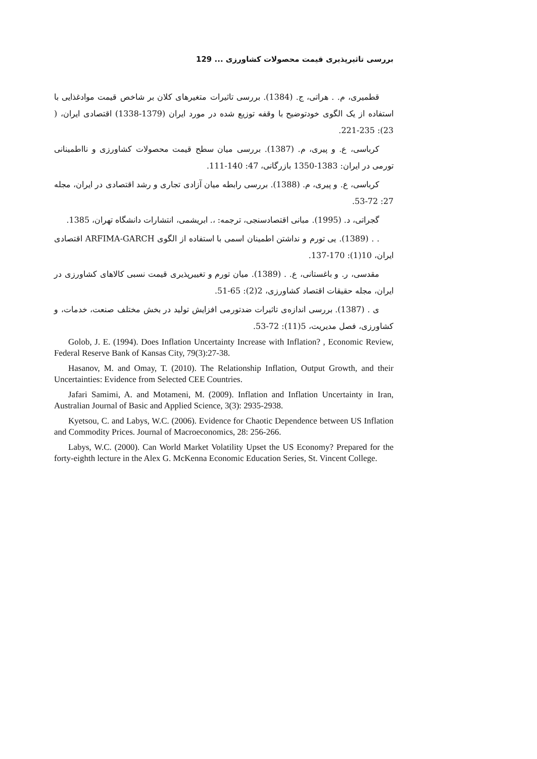بررسی تاثیرپذیری قیمت محصولات کشاورزی ... 129
قطمیری، م. . هراتی، ج. (1384). بررسی تاثیرات متغیرهای کلان بر شاخص قیمت موادغذایی با استفاده از یک الگوی خودتوضیح با وقفه توزیع شده در مورد ایران (1379-1338) اقتصادی ایران، ( 23): 235-221.
کرباسی، ع. و پیری، م. (1387). بررسی میان سطح قیمت محصولات کشاورزی و نااطمینانی تورمی در ایران: 1383-1350 بازرگانی، 47: 140-111.
کرباسی، ع. و پیری، م. (1388). بررسی رابطه میان آزادی تجاری و رشد اقتصادی در ایران، مجله 27: 72-53.
گجراتی، د. (1995). مبانی اقتصادسنجی، ترجمه: ،. ابریشمی، انتشارات دانشگاه تهران، 1385.
. . (1389). یی تورم و نداشتن اطمینان اسمی با استفاده از الگوی ARFIMA-GARCH اقتصادی ایران، 10(1): 170-137.
مقدسی، ر. و باغستانی، ع. . (1389). میان تورم و تغییرپذیری قیمت نسبی کالاهای کشاورزی در ایران، مجله حقیقات اقتصاد کشاورزی، 2(2): 65-51.
ی . (1387). بررسی اندازه‌ی تاثیرات ضدتورمی افزایش تولید در بخش مختلف صنعت، خدمات، و کشاورزی، فصل مدیریت، 5(11): 72-53.
Golob, J. E. (1994). Does Inflation Uncertainty Increase with Inflation? , Economic Review, Federal Reserve Bank of Kansas City, 79(3):27-38.
Hasanov, M. and Omay, T. (2010). The Relationship Inflation, Output Growth, and their Uncertainties: Evidence from Selected CEE Countries.
Jafari Samimi, A. and Motameni, M. (2009). Inflation and Inflation Uncertainty in Iran, Australian Journal of Basic and Applied Science, 3(3): 2935-2938.
Kyetsou, C. and Labys, W.C. (2006). Evidence for Chaotic Dependence between US Inflation and Commodity Prices. Journal of Macroeconomics, 28: 256-266.
Labys, W.C. (2000). Can World Market Volatility Upset the US Economy? Prepared for the forty-eighth lecture in the Alex G. McKenna Economic Education Series, St. Vincent College.